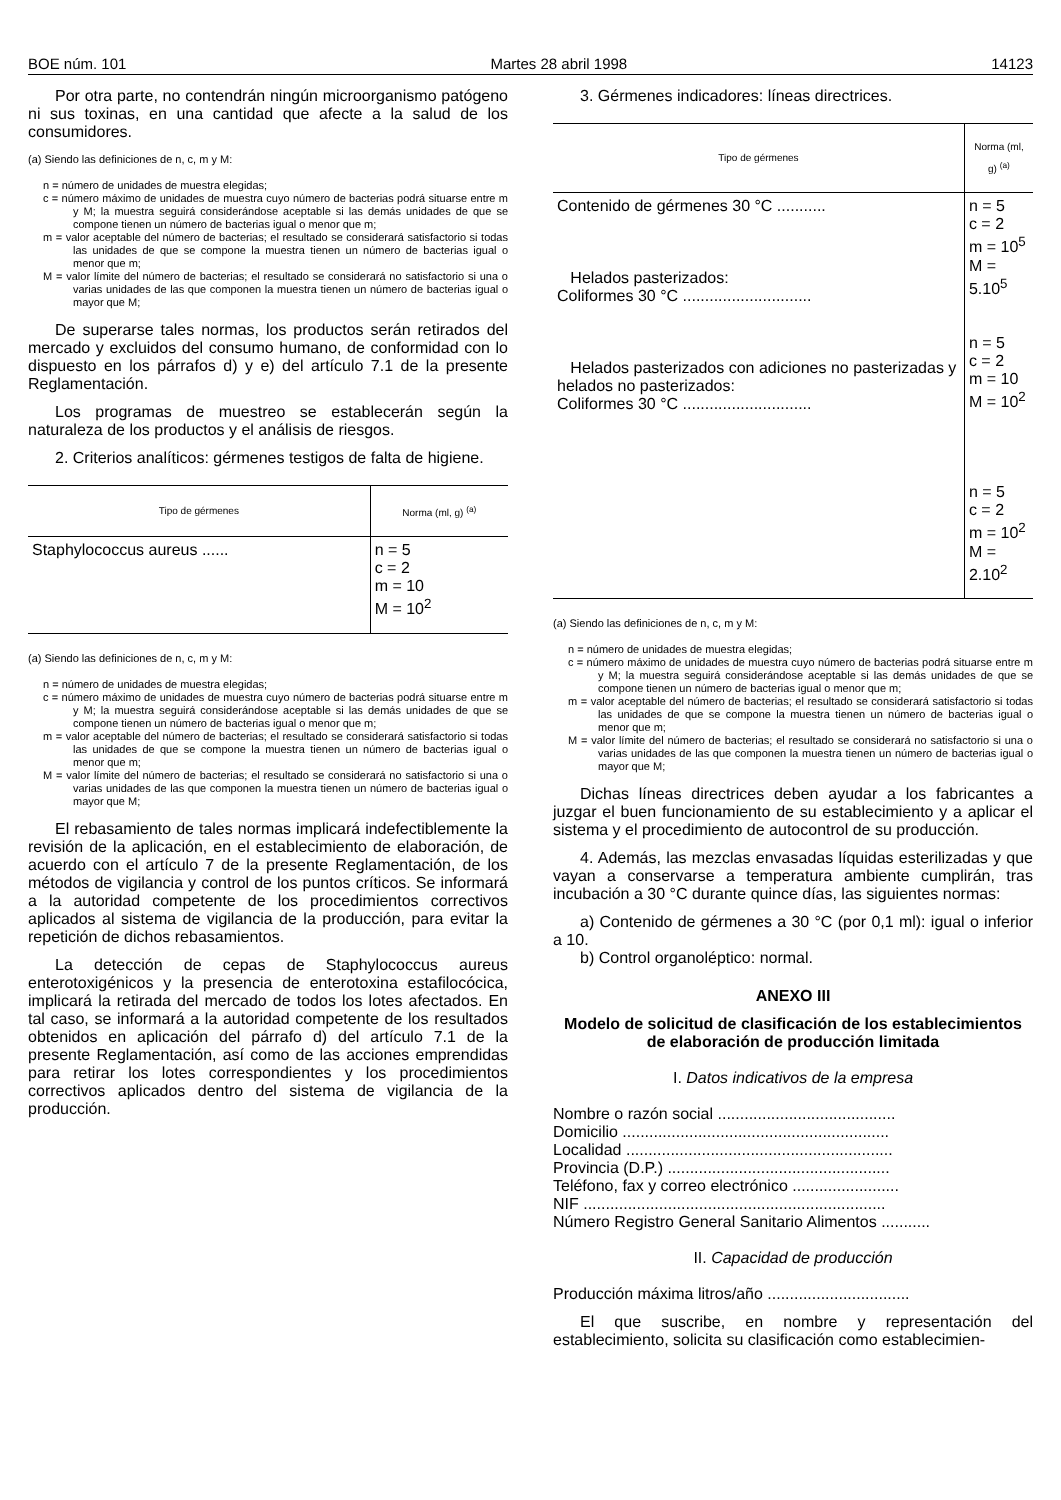BOE núm. 101 Martes 28 abril 1998 14123
Por otra parte, no contendrán ningún microorganismo patógeno ni sus toxinas, en una cantidad que afecte a la salud de los consumidores.
(a) Siendo las definiciones de n, c, m y M:
n = número de unidades de muestra elegidas;
c = número máximo de unidades de muestra cuyo número de bacterias podrá situarse entre m y M; la muestra seguirá considerándose aceptable si las demás unidades de que se compone tienen un número de bacterias igual o menor que m;
m = valor aceptable del número de bacterias; el resultado se considerará satisfactorio si todas las unidades de que se compone la muestra tienen un número de bacterias igual o menor que m;
M = valor límite del número de bacterias; el resultado se considerará no satisfactorio si una o varias unidades de las que componen la muestra tienen un número de bacterias igual o mayor que M;
De superarse tales normas, los productos serán retirados del mercado y excluidos del consumo humano, de conformidad con lo dispuesto en los párrafos d) y e) del artículo 7.1 de la presente Reglamentación.
Los programas de muestreo se establecerán según la naturaleza de los productos y el análisis de riesgos.
2. Criterios analíticos: gérmenes testigos de falta de higiene.
| Tipo de gérmenes | Norma (ml, g) <sup>(a)</sup> |
| --- | --- |
| Staphylococcus aureus ...... | n = 5 c = 2 m = 10 M = 10<sup>2</sup> |
(a) Siendo las definiciones de n, c, m y M:
n = número de unidades de muestra elegidas;
c = número máximo de unidades de muestra cuyo número de bacterias podrá situarse entre m y M; la muestra seguirá considerándose aceptable si las demás unidades de que se compone tienen un número de bacterias igual o menor que m;
m = valor aceptable del número de bacterias; el resultado se considerará satisfactorio si todas las unidades de que se compone la muestra tienen un número de bacterias igual o menor que m;
M = valor límite del número de bacterias; el resultado se considerará no satisfactorio si una o varias unidades de las que componen la muestra tienen un número de bacterias igual o mayor que M;
El rebasamiento de tales normas implicará indefectiblemente la revisión de la aplicación, en el establecimiento de elaboración, de acuerdo con el artículo 7 de la presente Reglamentación, de los métodos de vigilancia y control de los puntos críticos. Se informará a la autoridad competente de los procedimientos correctivos aplicados al sistema de vigilancia de la producción, para evitar la repetición de dichos rebasamientos.
La detección de cepas de Staphylococcus aureus enterotoxigénicos y la presencia de enterotoxina estafilocócica, implicará la retirada del mercado de todos los lotes afectados. En tal caso, se informará a la autoridad competente de los resultados obtenidos en aplicación del párrafo d) del artículo 7.1 de la presente Reglamentación, así como de las acciones emprendidas para retirar los lotes correspondientes y los procedimientos correctivos aplicados dentro del sistema de vigilancia de la producción.
3. Gérmenes indicadores: líneas directrices.
| Tipo de gérmenes | Norma (ml, g) <sup>(a)</sup> |
| --- | --- |
| Contenido de gérmenes 30 °C ........... Helados pasterizados: Coliformes 30 °C ............................. Helados pasterizados con adiciones no pasterizadas y helados no pasterizados: Coliformes 30 °C ............................. | n = 5 c = 2 m = 10<sup>5</sup> M = 5.10<sup>5</sup> n = 5 c = 2 m = 10 M = 10<sup>2</sup> n = 5 c = 2 m = 10<sup>2</sup> M = 2.10<sup>2</sup> |
(a) Siendo las definiciones de n, c, m y M:
n = número de unidades de muestra elegidas;
c = número máximo de unidades de muestra cuyo número de bacterias podrá situarse entre m y M; la muestra seguirá considerándose aceptable si las demás unidades de que se compone tienen un número de bacterias igual o menor que m;
m = valor aceptable del número de bacterias; el resultado se considerará satisfactorio si todas las unidades de que se compone la muestra tienen un número de bacterias igual o menor que m;
M = valor límite del número de bacterias; el resultado se considerará no satisfactorio si una o varias unidades de las que componen la muestra tienen un número de bacterias igual o mayor que M;
Dichas líneas directrices deben ayudar a los fabricantes a juzgar el buen funcionamiento de su establecimiento y a aplicar el sistema y el procedimiento de autocontrol de su producción.
4. Además, las mezclas envasadas líquidas esterilizadas y que vayan a conservarse a temperatura ambiente cumplirán, tras incubación a 30 °C durante quince días, las siguientes normas:
a) Contenido de gérmenes a 30 °C (por 0,1 ml): igual o inferior a 10.
b) Control organoléptico: normal.
ANEXO III
Modelo de solicitud de clasificación de los establecimientos de elaboración de producción limitada
I. Datos indicativos de la empresa
Nombre o razón social ........................................
Domicilio ............................................................
Localidad ............................................................
Provincia (D.P.) ..................................................
Teléfono, fax y correo electrónico ........................
NIF ....................................................................
Número Registro General Sanitario Alimentos ...........
II. Capacidad de producción
Producción máxima litros/año ................................
El que suscribe, en nombre y representación del establecimiento, solicita su clasificación como establecimien-